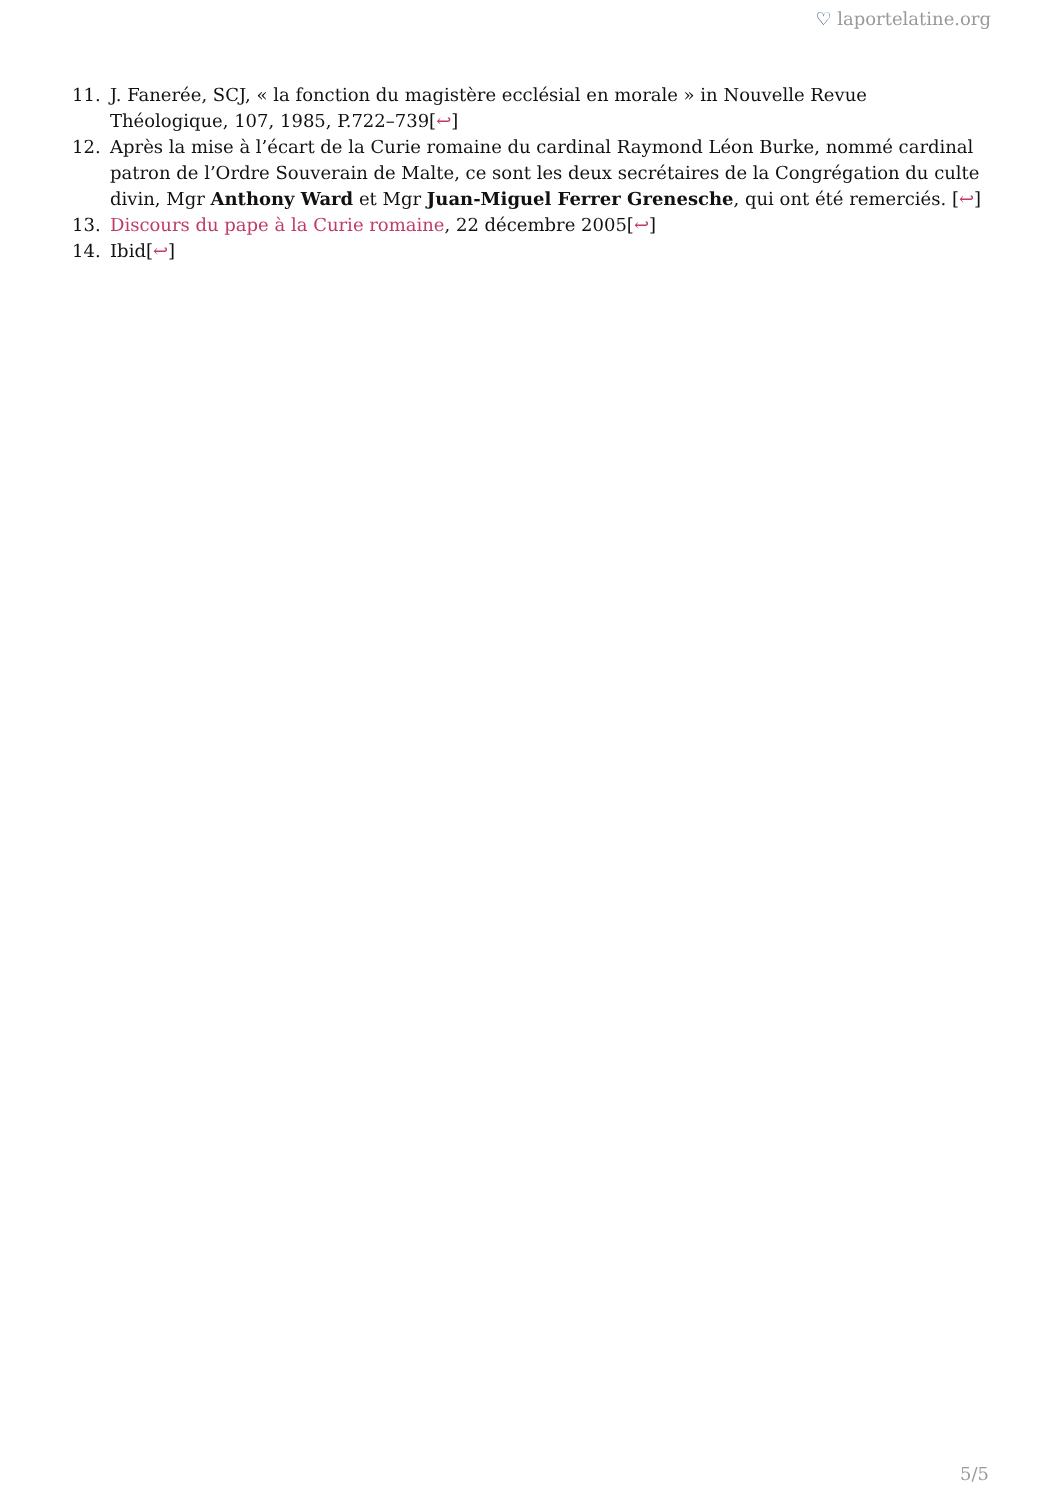♡ laportelatine.org
11. J. Fanerée, SCJ, « la fonction du magistère ecclésial en morale » in Nouvelle Revue Théologique, 107, 1985, P.722–739[↩]
12. Après la mise à l’écart de la Curie romaine du cardinal Raymond Léon Burke, nommé cardinal patron de l’Ordre Souverain de Malte, ce sont les deux secrétaires de la Congrégation du culte divin, Mgr Anthony Ward et Mgr Juan-Miguel Ferrer Grenesche, qui ont été remerciés. [↩]
13. Discours du pape à la Curie romaine, 22 décembre 2005[↩]
14. Ibid[↩]
5/5